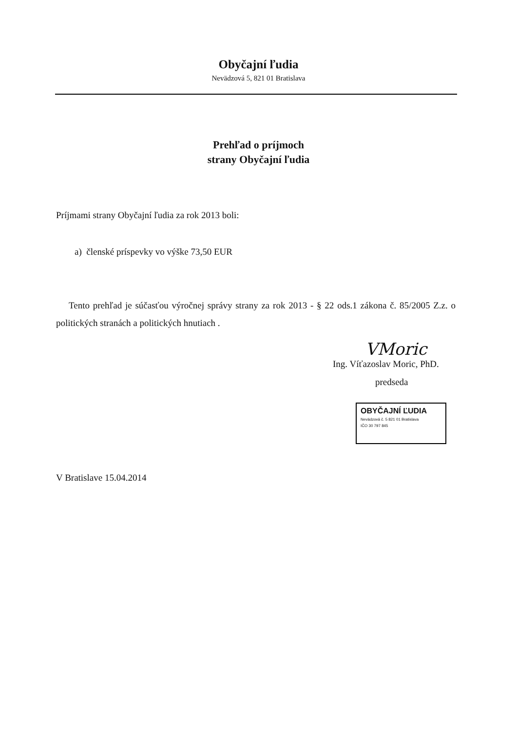Obyčajní ľudia
Nevädzová 5, 821 01 Bratislava
Prehľad o príjmoch
strany Obyčajní ľudia
Príjmami strany Obyčajní ľudia za rok 2013 boli:
a) členské príspevky vo výške 73,50 EUR
Tento prehľad je súčasťou výročnej správy strany za rok 2013 - § 22 ods.1 zákona č. 85/2005 Z.z. o politických stranách a politických hnutiach .
VMoric
Ing. Víťazoslav Moric, PhD.
predseda
OBYČAJNÍ ĽUDIA
Nevädzová č. 5 821 01 Bratislava
IČO 30 797 845
V Bratislave 15.04.2014